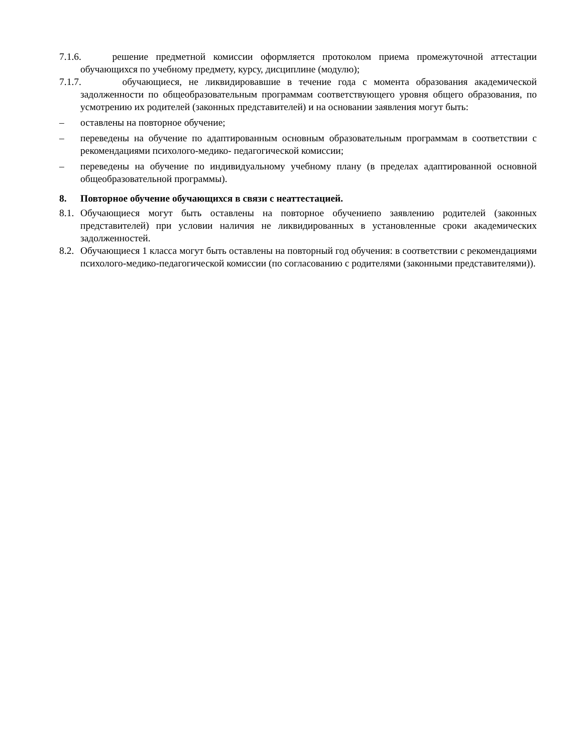7.1.6. решение предметной комиссии оформляется протоколом приема промежуточной аттестации обучающихся по учебному предмету, курсу, дисциплине (модулю);
7.1.7. обучающиеся, не ликвидировавшие в течение года с момента образования академической задолженности по общеобразовательным программам соответствующего уровня общего образования, по усмотрению их родителей (законных представителей) и на основании заявления могут быть:
– оставлены на повторное обучение;
– переведены на обучение по адаптированным основным образовательным программам в соответствии с рекомендациями психолого-медико- педагогической комиссии;
– переведены на обучение по индивидуальному учебному плану (в пределах адаптированной основной общеобразовательной программы).
8. Повторное обучение обучающихся в связи с неаттестацией.
8.1. Обучающиеся могут быть оставлены на повторное обучениепо заявлению родителей (законных представителей) при условии наличия не ликвидированных в установленные сроки академических задолженностей.
8.2. Обучающиеся 1 класса могут быть оставлены на повторный год обучения: в соответствии с рекомендациями психолого-медико-педагогической комиссии (по согласованию с родителями (законными представителями)).